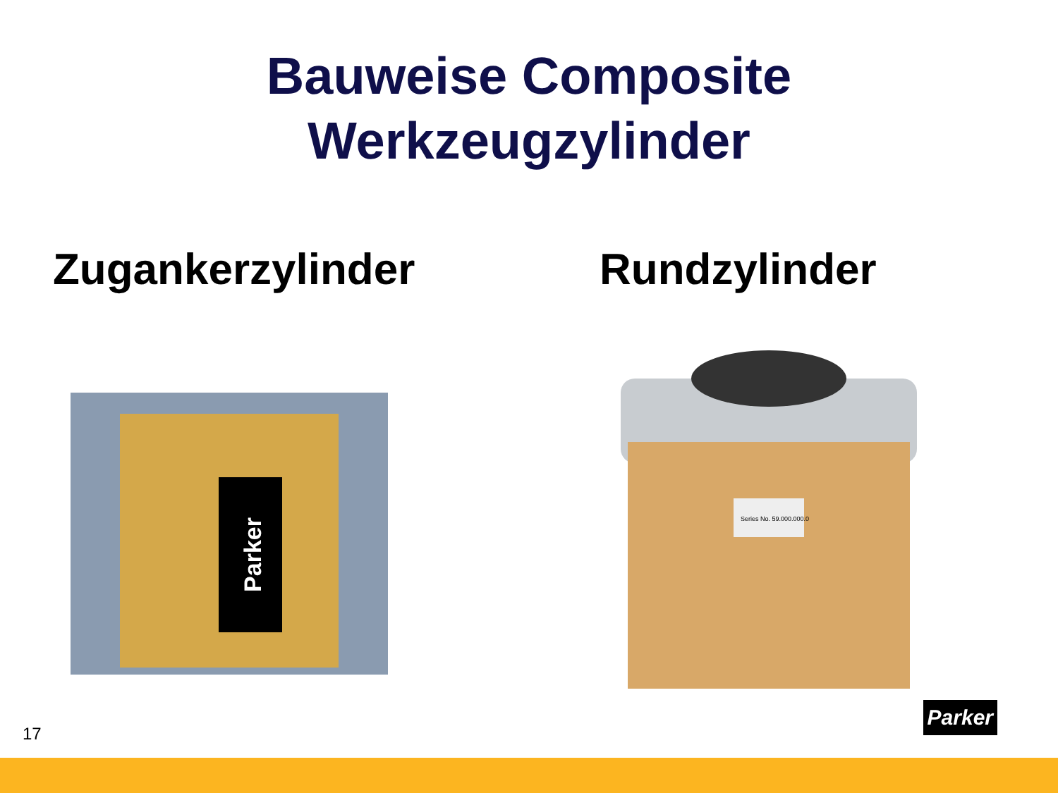Bauweise Composite
Werkzeugzylinder
Zugankerzylinder
Parker
Rundzylinder
Series No. 59.000.000.0
17 Parker